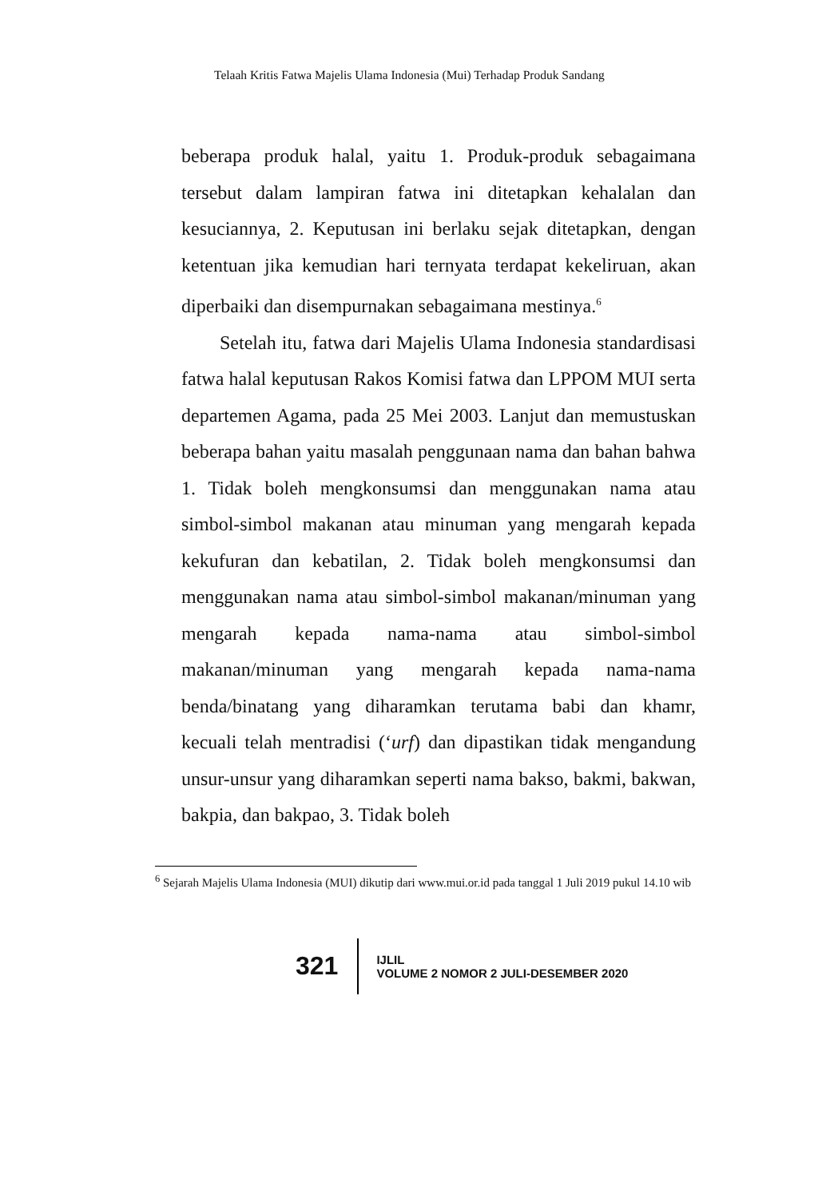Telaah Kritis Fatwa Majelis Ulama Indonesia (Mui) Terhadap Produk Sandang
beberapa produk halal, yaitu 1. Produk-produk sebagaimana tersebut dalam lampiran fatwa ini ditetapkan kehalalan dan kesuciannya, 2. Keputusan ini berlaku sejak ditetapkan, dengan ketentuan jika kemudian hari ternyata terdapat kekeliruan, akan diperbaiki dan disempurnakan sebagaimana mestinya.<sup>6</sup>
Setelah itu, fatwa dari Majelis Ulama Indonesia standardisasi fatwa halal keputusan Rakos Komisi fatwa dan LPPOM MUI serta departemen Agama, pada 25 Mei 2003. Lanjut dan memustuskan beberapa bahan yaitu masalah penggunaan nama dan bahan bahwa 1. Tidak boleh mengkonsumsi dan menggunakan nama atau simbol-simbol makanan atau minuman yang mengarah kepada kekufuran dan kebatilan, 2. Tidak boleh mengkonsumsi dan menggunakan nama atau simbol-simbol makanan/minuman yang mengarah kepada nama-nama atau simbol-simbol makanan/minuman yang mengarah kepada nama-nama benda/binatang yang diharamkan terutama babi dan khamr, kecuali telah mentradisi (‘urf) dan dipastikan tidak mengandung unsur-unsur yang diharamkan seperti nama bakso, bakmi, bakwan, bakpia, dan bakpao, 3. Tidak boleh
<sup>6</sup> Sejarah Majelis Ulama Indonesia (MUI) dikutip dari www.mui.or.id pada tanggal 1 Juli 2019 pukul 14.10 wib
321
IJLIL
VOLUME 2 NOMOR 2 JULI-DESEMBER 2020